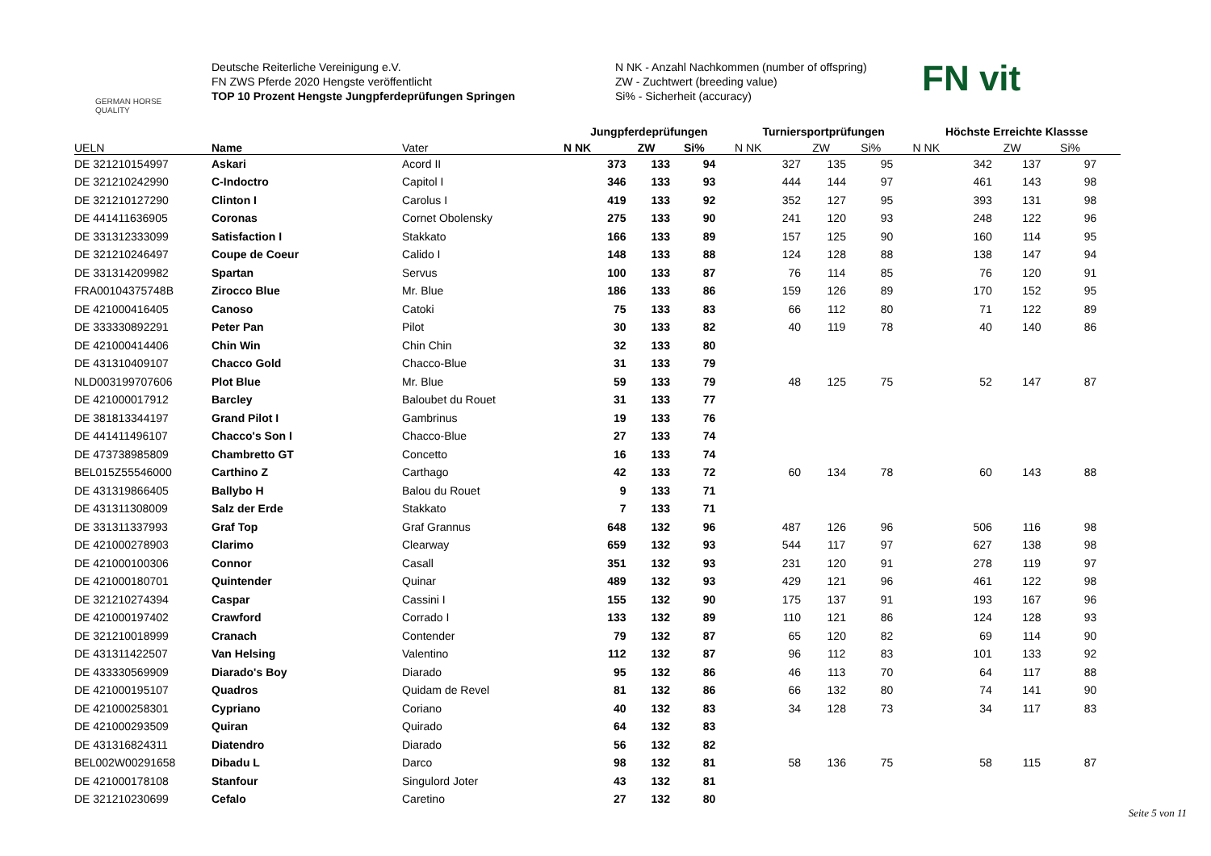GERMAN HORSE QUALITY
Deutsche Reiterliche Vereinigung e.V.
FN ZWS Pferde 2020 Hengste veröffentlicht
TOP 10 Prozent Hengste Jungpferdeprüfungen Springen
N NK - Anzahl Nachkommen (number of offspring)
ZW - Zuchtwert (breeding value)
Si% - Sicherheit (accuracy)
FN vit
| | | | Jungpferdeprüfungen | | | Turniersportprüfungen | | | Höchste Erreichte Klassse | | |
| --- | --- | --- | --- | --- | --- | --- | --- | --- | --- | --- | --- |
| UELN | Name | Vater | N NK | ZW | Si% | N NK | ZW | Si% | N NK | ZW | Si% |
| DE 321210154997 | Askari | Acord II | 373 | 133 | 94 | 327 | 135 | 95 | 342 | 137 | 97 |
| DE 321210242990 | C-Indoctro | Capitol I | 346 | 133 | 93 | 444 | 144 | 97 | 461 | 143 | 98 |
| DE 321210127290 | Clinton I | Carolus I | 419 | 133 | 92 | 352 | 127 | 95 | 393 | 131 | 98 |
| DE 441411636905 | Coronas | Cornet Obolensky | 275 | 133 | 90 | 241 | 120 | 93 | 248 | 122 | 96 |
| DE 331312333099 | Satisfaction I | Stakkato | 166 | 133 | 89 | 157 | 125 | 90 | 160 | 114 | 95 |
| DE 321210246497 | Coupe de Coeur | Calido I | 148 | 133 | 88 | 124 | 128 | 88 | 138 | 147 | 94 |
| DE 331314209982 | Spartan | Servus | 100 | 133 | 87 | 76 | 114 | 85 | 76 | 120 | 91 |
| FRA00104375748B | Zirocco Blue | Mr. Blue | 186 | 133 | 86 | 159 | 126 | 89 | 170 | 152 | 95 |
| DE 421000416405 | Canoso | Catoki | 75 | 133 | 83 | 66 | 112 | 80 | 71 | 122 | 89 |
| DE 333330892291 | Peter Pan | Pilot | 30 | 133 | 82 | 40 | 119 | 78 | 40 | 140 | 86 |
| DE 421000414406 | Chin Win | Chin Chin | 32 | 133 | 80 | | | | | | |
| DE 431310409107 | Chacco Gold | Chacco-Blue | 31 | 133 | 79 | | | | | | |
| NLD003199707606 | Plot Blue | Mr. Blue | 59 | 133 | 79 | 48 | 125 | 75 | 52 | 147 | 87 |
| DE 421000017912 | Barcley | Baloubet du Rouet | 31 | 133 | 77 | | | | | | |
| DE 381813344197 | Grand Pilot I | Gambrinus | 19 | 133 | 76 | | | | | | |
| DE 441411496107 | Chacco's Son I | Chacco-Blue | 27 | 133 | 74 | | | | | | |
| DE 473738985809 | Chambretto GT | Concetto | 16 | 133 | 74 | | | | | | |
| BEL015Z55546000 | Carthino Z | Carthago | 42 | 133 | 72 | 60 | 134 | 78 | 60 | 143 | 88 |
| DE 431319866405 | Ballybo H | Balou du Rouet | 9 | 133 | 71 | | | | | | |
| DE 431311308009 | Salz der Erde | Stakkato | 7 | 133 | 71 | | | | | | |
| DE 331311337993 | Graf Top | Graf Grannus | 648 | 132 | 96 | 487 | 126 | 96 | 506 | 116 | 98 |
| DE 421000278903 | Clarimo | Clearway | 659 | 132 | 93 | 544 | 117 | 97 | 627 | 138 | 98 |
| DE 421000100306 | Connor | Casall | 351 | 132 | 93 | 231 | 120 | 91 | 278 | 119 | 97 |
| DE 421000180701 | Quintender | Quinar | 489 | 132 | 93 | 429 | 121 | 96 | 461 | 122 | 98 |
| DE 321210274394 | Caspar | Cassini I | 155 | 132 | 90 | 175 | 137 | 91 | 193 | 167 | 96 |
| DE 421000197402 | Crawford | Corrado I | 133 | 132 | 89 | 110 | 121 | 86 | 124 | 128 | 93 |
| DE 321210018999 | Cranach | Contender | 79 | 132 | 87 | 65 | 120 | 82 | 69 | 114 | 90 |
| DE 431311422507 | Van Helsing | Valentino | 112 | 132 | 87 | 96 | 112 | 83 | 101 | 133 | 92 |
| DE 433330569909 | Diarado's Boy | Diarado | 95 | 132 | 86 | 46 | 113 | 70 | 64 | 117 | 88 |
| DE 421000195107 | Quadros | Quidam de Revel | 81 | 132 | 86 | 66 | 132 | 80 | 74 | 141 | 90 |
| DE 421000258301 | Cypriano | Coriano | 40 | 132 | 83 | 34 | 128 | 73 | 34 | 117 | 83 |
| DE 421000293509 | Quiran | Quirado | 64 | 132 | 83 | | | | | | |
| DE 431316824311 | Diatendro | Diarado | 56 | 132 | 82 | | | | | | |
| BEL002W00291658 | Dibadu L | Darco | 98 | 132 | 81 | 58 | 136 | 75 | 58 | 115 | 87 |
| DE 421000178108 | Stanfour | Singulord Joter | 43 | 132 | 81 | | | | | | |
| DE 321210230699 | Cefalo | Caretino | 27 | 132 | 80 | | | | | | |
Seite 5 von 11